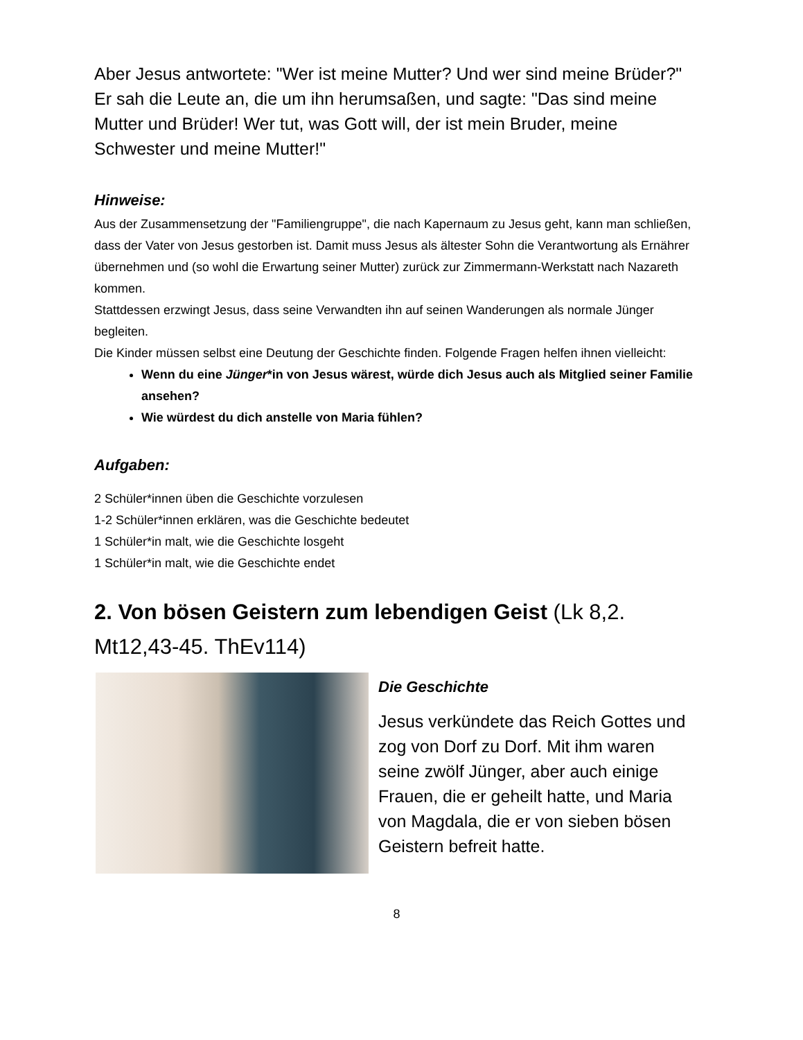Aber Jesus antwortete: "Wer ist meine Mutter? Und wer sind meine Brüder?"
Er sah die Leute an, die um ihn herumsaßen, und sagte: "Das sind meine Mutter und Brüder! Wer tut, was Gott will, der ist mein Bruder, meine Schwester und meine Mutter!"
Hinweise:
Aus der Zusammensetzung der "Familiengruppe", die nach Kapernaum zu Jesus geht, kann man schließen, dass der Vater von Jesus gestorben ist. Damit muss Jesus als ältester Sohn die Verantwortung als Ernährer übernehmen und (so wohl die Erwartung seiner Mutter) zurück zur Zimmermann-Werkstatt nach Nazareth kommen.
Stattdessen erzwingt Jesus, dass seine Verwandten ihn auf seinen Wanderungen als normale Jünger begleiten.
Die Kinder müssen selbst eine Deutung der Geschichte finden. Folgende Fragen helfen ihnen vielleicht:
Wenn du eine Jünger*in von Jesus wärest, würde dich Jesus auch als Mitglied seiner Familie ansehen?
Wie würdest du dich anstelle von Maria fühlen?
Aufgaben:
2 Schüler*innen üben die Geschichte vorzulesen
1-2 Schüler*innen erklären, was die Geschichte bedeutet
1 Schüler*in malt, wie die Geschichte losgeht
1 Schüler*in malt, wie die Geschichte endet
2. Von bösen Geistern zum lebendigen Geist (Lk 8,2. Mt12,43-45. ThEv114)
Die Geschichte
Jesus verkündete das Reich Gottes und zog von Dorf zu Dorf. Mit ihm waren seine zwölf Jünger, aber auch einige Frauen, die er geheilt hatte, und Maria von Magdala, die er von sieben bösen Geistern befreit hatte.
8